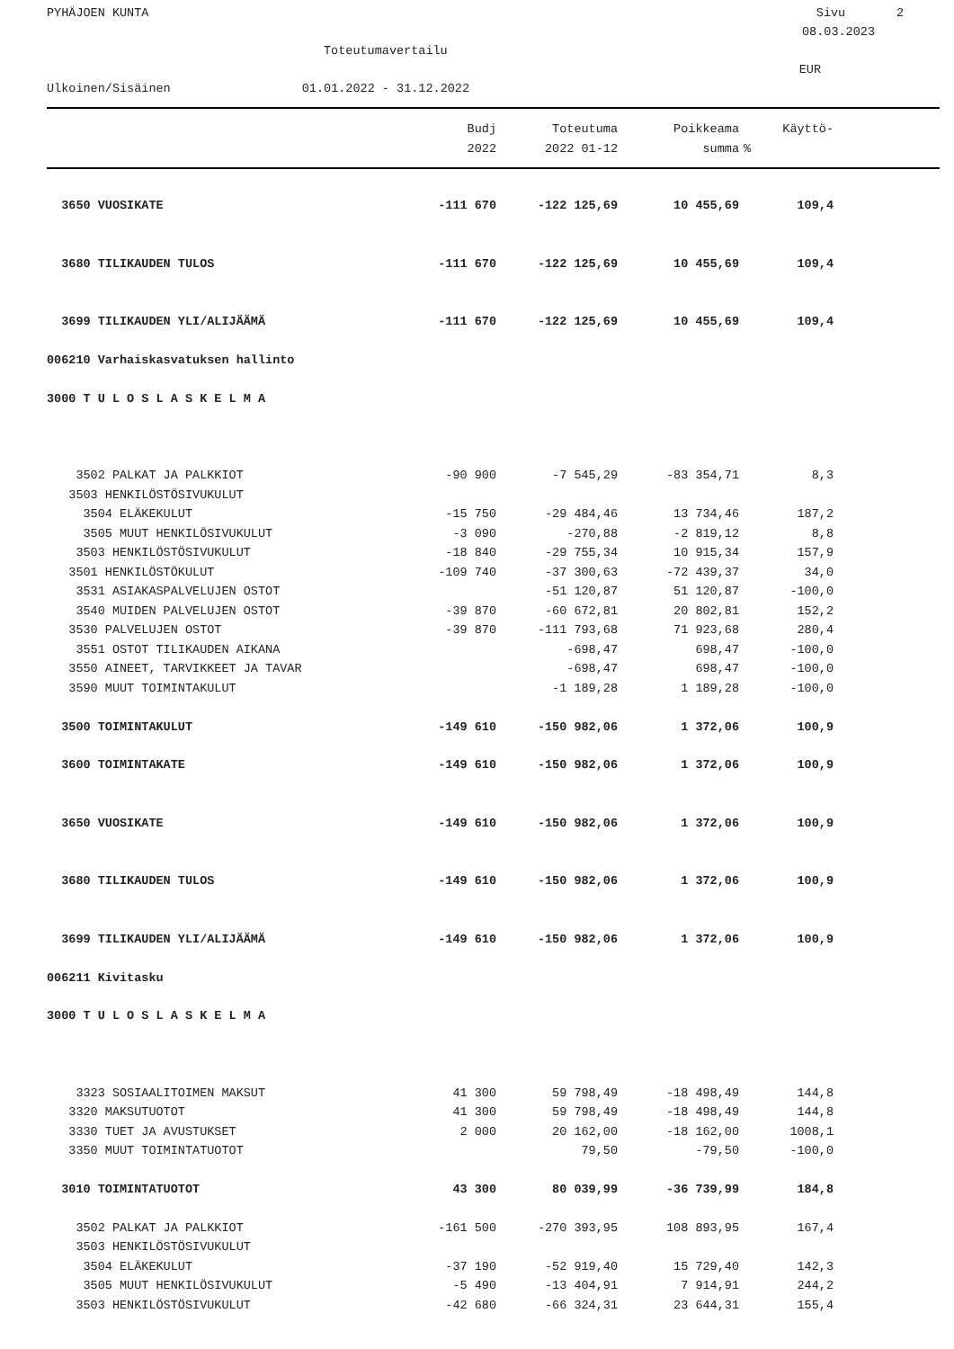PYHÄJOEN KUNTA Sivu 2
08.03.2023
Toteutumavertailu
EUR
Ulkoinen/Sisäinen 01.01.2022 - 31.12.2022
| | Budj | Toteutuma | Poikkeama | Käyttö- | |
| --- | --- | --- | --- | --- | --- |
| | 2022 | 2022 01-12 | summa | % | |
| 3650 VUOSIKATE | -111 670 | -122 125,69 | 10 455,69 | 109,4 | |
| 3680 TILIKAUDEN TULOS | -111 670 | -122 125,69 | 10 455,69 | 109,4 | |
| 3699 TILIKAUDEN YLI/ALIJÄÄMÄ | -111 670 | -122 125,69 | 10 455,69 | 109,4 | |
| 006210 Varhaiskasvatuksen hallinto | | | | | |
| 3000 T U L O S L A S K E L M A | | | | | |
| 3502 PALKAT JA PALKKIOT | -90 900 | -7 545,29 | -83 354,71 | 8,3 | |
| 3503 HENKILÖSTÖSIVUKULUT | | | | | |
| 3504 ELÄKEKULUT | -15 750 | -29 484,46 | 13 734,46 | 187,2 | |
| 3505 MUUT HENKILÖSIVUKULUT | -3 090 | -270,88 | -2 819,12 | 8,8 | |
| 3503 HENKILÖSTÖSIVUKULUT | -18 840 | -29 755,34 | 10 915,34 | 157,9 | |
| 3501 HENKILÖSTÖKULUT | -109 740 | -37 300,63 | -72 439,37 | 34,0 | |
| 3531 ASIAKASPALVELUJEN OSTOT | | -51 120,87 | 51 120,87 | -100,0 | |
| 3540 MUIDEN PALVELUJEN OSTOT | -39 870 | -60 672,81 | 20 802,81 | 152,2 | |
| 3530 PALVELUJEN OSTOT | -39 870 | -111 793,68 | 71 923,68 | 280,4 | |
| 3551 OSTOT TILIKAUDEN AIKANA | | -698,47 | 698,47 | -100,0 | |
| 3550 AINEET, TARVIKKEET JA TAVAR | | -698,47 | 698,47 | -100,0 | |
| 3590 MUUT TOIMINTAKULUT | | -1 189,28 | 1 189,28 | -100,0 | |
| 3500 TOIMINTAKULUT | -149 610 | -150 982,06 | 1 372,06 | 100,9 | |
| 3600 TOIMINTAKATE | -149 610 | -150 982,06 | 1 372,06 | 100,9 | |
| 3650 VUOSIKATE | -149 610 | -150 982,06 | 1 372,06 | 100,9 | |
| 3680 TILIKAUDEN TULOS | -149 610 | -150 982,06 | 1 372,06 | 100,9 | |
| 3699 TILIKAUDEN YLI/ALIJÄÄMÄ | -149 610 | -150 982,06 | 1 372,06 | 100,9 | |
| 006211 Kivitasku | | | | | |
| 3000 T U L O S L A S K E L M A | | | | | |
| 3323 SOSIAALITOIMEN MAKSUT | 41 300 | 59 798,49 | -18 498,49 | 144,8 | |
| 3320 MAKSUTUOTOT | 41 300 | 59 798,49 | -18 498,49 | 144,8 | |
| 3330 TUET JA AVUSTUKSET | 2 000 | 20 162,00 | -18 162,00 | 1008,1 | |
| 3350 MUUT TOIMINTATUOTOT | | 79,50 | -79,50 | -100,0 | |
| 3010 TOIMINTATUOTOT | 43 300 | 80 039,99 | -36 739,99 | 184,8 | |
| 3502 PALKAT JA PALKKIOT | -161 500 | -270 393,95 | 108 893,95 | 167,4 | |
| 3503 HENKILÖSTÖSIVUKULUT | | | | | |
| 3504 ELÄKEKULUT | -37 190 | -52 919,40 | 15 729,40 | 142,3 | |
| 3505 MUUT HENKILÖSIVUKULUT | -5 490 | -13 404,91 | 7 914,91 | 244,2 | |
| 3503 HENKILÖSTÖSIVUKULUT | -42 680 | -66 324,31 | 23 644,31 | 155,4 | |